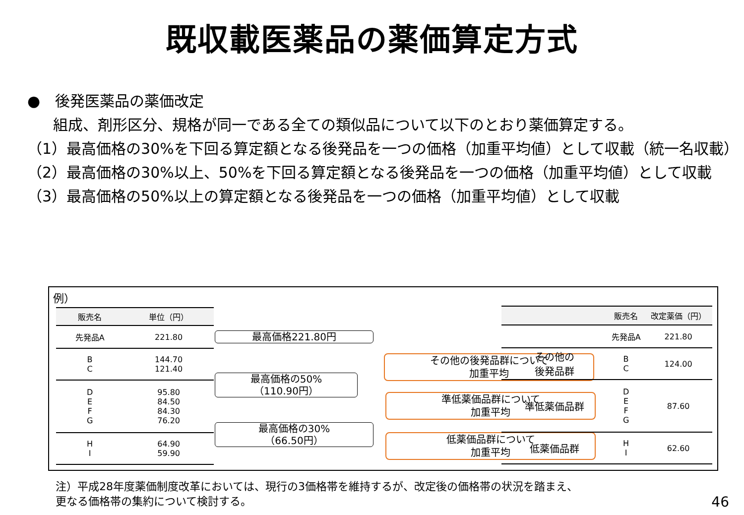既収載医薬品の薬価算定方式
●　後発医薬品の薬価改定
組成、剤形区分、規格が同一である全ての類似品について以下のとおり薬価算定する。
（1）最高価格の30%を下回る算定額となる後発品を一つの価格（加重平均値）として収載（統一名収載）
（2）最高価格の30%以上、50%を下回る算定額となる後発品を一つの価格（加重平均値）として収載
（3）最高価格の50%以上の算定額となる後発品を一つの価格（加重平均値）として収載
例）
| 販売名 | 単位（円） |
| --- | --- |
| 先発品A | 221.80 |
| B C | 144.70 121.40 |
| D E F G | 95.80 84.50 84.30 76.20 |
| H I | 64.90 59.90 |
最高価格221.80円
最高価格の50%
（110.90円）
最高価格の30%
（66.50円）
その他の後発品群について
加重平均
準低薬価品群について
加重平均
低薬価品群について
加重平均
| | 販売名 | 改定薬価（円） |
| --- | --- | --- |
| | 先発品A | 221.80 |
| その他の 後発品群 | B C | 124.00 |
| 準低薬価品群 | D E F G | 87.60 |
| 低薬価品群 | H I | 62.60 |
注）平成28年度薬価制度改革においては、現行の3価格帯を維持するが、改定後の価格帯の状況を踏まえ、
更なる価格帯の集約について検討する。
46